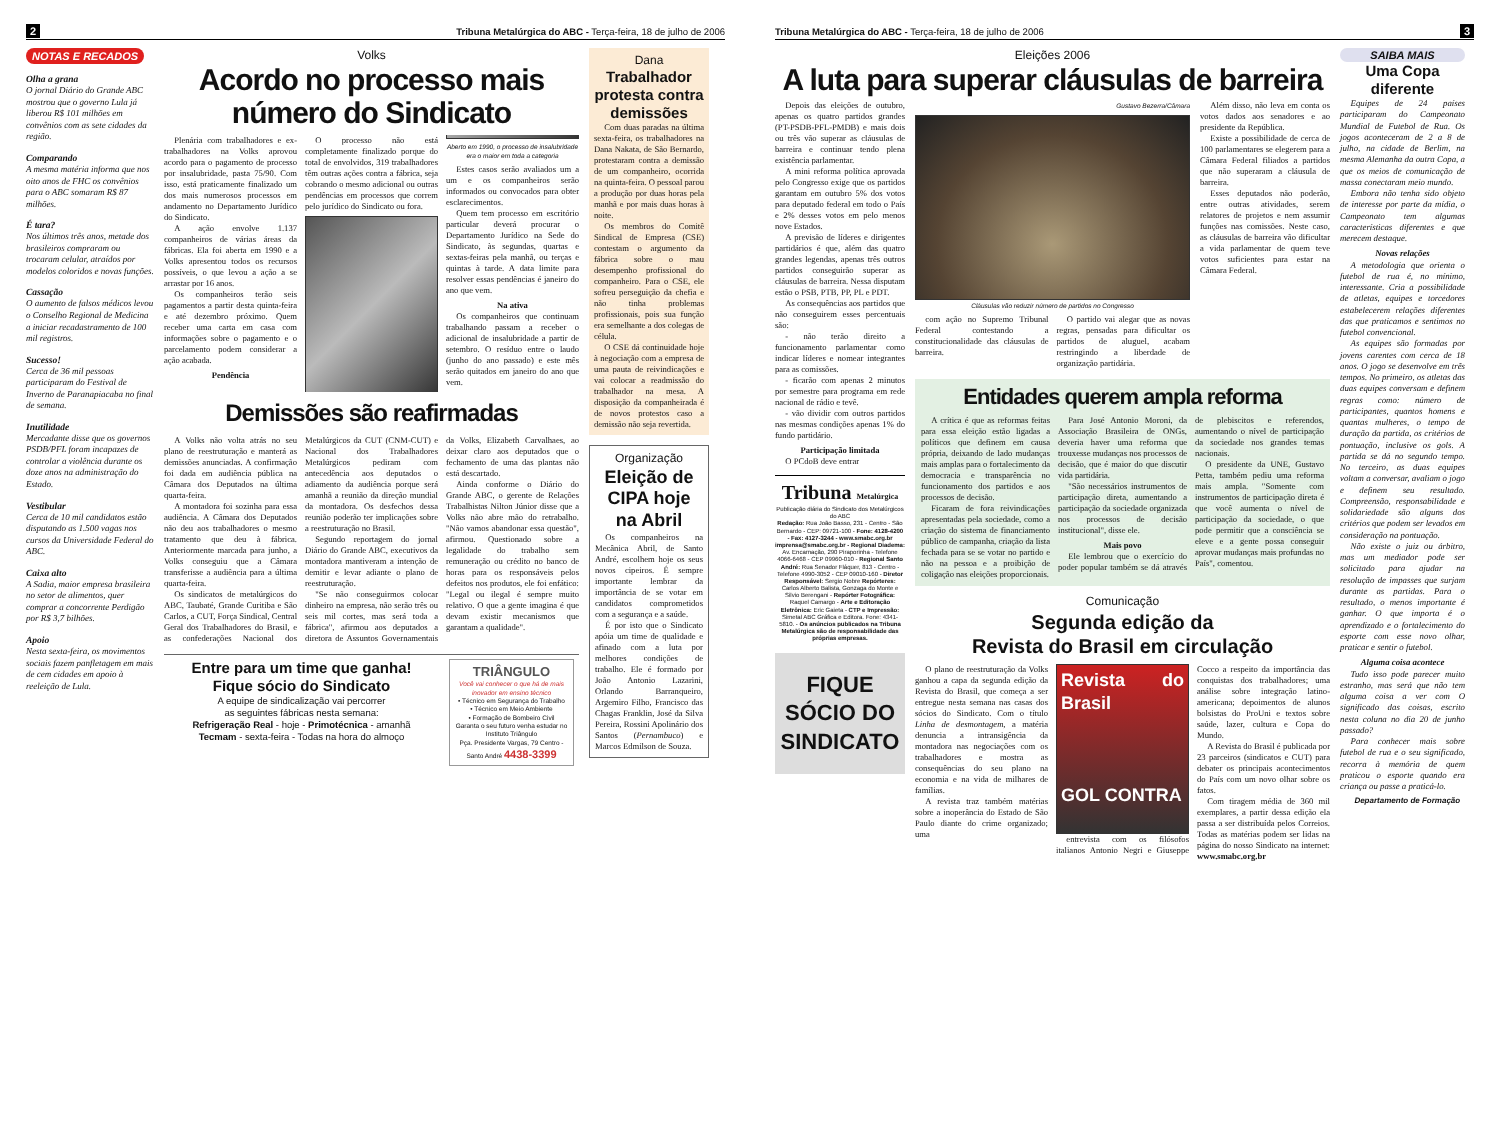2 Tribuna Metalúrgica do ABC - Terça-feira, 18 de julho de 2006
NOTAS E RECADOS
Olha a grana
O jornal Diário do Grande ABC mostrou que o governo Lula já liberou R$ 101 milhões em convênios com as sete cidades da região.
Comparando
A mesma matéria informa que nos oito anos de FHC os convênios para o ABC somaram R$ 87 milhões.
É tara?
Nos últimos três anos, metade dos brasileiros compraram ou trocaram celular, atraídos por modelos coloridos e novas funções.
Cassação
O aumento de falsos médicos levou o Conselho Regional de Medicina a iniciar recadastramento de 100 mil registros.
Sucesso!
Cerca de 36 mil pessoas participaram do Festival de Inverno de Paranapiacaba no final de semana.
Inutilidade
Mercadante disse que os governos PSDB/PFL foram incapazes de controlar a violência durante os doze anos na administração do Estado.
Vestibular
Cerca de 10 mil candidatos estão disputando as 1.500 vagas nos cursos da Universidade Federal do ABC.
Caixa alto
A Sadia, maior empresa brasileira no setor de alimentos, quer comprar a concorrente Perdigão por R$ 3,7 bilhões.
Apoio
Nesta sexta-feira, os movimentos sociais fazem panfletagem em mais de cem cidades em apoio à reeleição de Lula.
Volks
Acordo no processo mais número do Sindicato
Plenária com trabalhadores e ex-trabalhadores na Volks aprovou acordo para o pagamento de processo por insalubridade, pasta 75/90. Com isso, está praticamente finalizado um dos mais numerosos processos em andamento no Departamento Jurídico do Sindicato.
A ação envolve 1.137 companheiros de várias áreas da fábricas. Ela foi aberta em 1990 e a Volks apresentou todos os recursos possíveis, o que levou a ação a se arrastar por 16 anos.
Os companheiros terão seis pagamentos a partir desta quinta-feira e até dezembro próximo. Quem receber uma carta em casa com informações sobre o pagamento e o parcelamento podem considerar a ação acabada.
Pendência
O processo não está completamente finalizado porque do total de envolvidos, 319 trabalhadores têm outras ações contra a fábrica, seja cobrando o mesmo adicional ou outras pendências em processos que correm pelo jurídico do Sindicato ou fora.
Aberto em 1990, o processo de insalubridade era o maior em toda a categoria
Estes casos serão avaliados um a um e os companheiros serão informados ou convocados para obter esclarecimentos.
Quem tem processo em escritório particular deverá procurar o Departamento Jurídico na Sede do Sindicato, às segundas, quartas e sextas-feiras pela manhã, ou terças e quintas à tarde. A data limite para resolver essas pendências é janeiro do ano que vem.
Na ativa
Os companheiros que continuam trabalhando passam a receber o adicional de insalubridade a partir de setembro. O resíduo entre o laudo (junho do ano passado) e este mês serão quitados em janeiro do ano que vem.
Demissões são reafirmadas
A Volks não volta atrás no seu plano de reestruturação e manterá as demissões anunciadas. A confirmação foi dada em audiência pública na Câmara dos Deputados na última quarta-feira.
A montadora foi sozinha para essa audiência. A Câmara dos Deputados não deu aos trabalhadores o mesmo tratamento que deu à fábrica. Anteriormente marcada para junho, a Volks conseguiu que a Câmara transferisse a audiência para a última quarta-feira.
Os sindicatos de metalúrgicos do ABC, Taubaté, Grande Curitiba e São Carlos, a CUT, Força Sindical, Central Geral dos Trabalhadores do Brasil, e as confederações Nacional dos Metalúrgicos da CUT (CNM-CUT) e Nacional dos Trabalhadores Metalúrgicos pediram com antecedência aos deputados o adiamento da audiência porque será amanhã a reunião da direção mundial da montadora. Os desfechos dessa reunião poderão ter implicações sobre a reestruturação no Brasil.
Segundo reportagem do jornal Diário do Grande ABC, executivos da montadora mantiveram a intenção de demitir e levar adiante o plano de reestruturação.
"Se não conseguirmos colocar dinheiro na empresa, não serão três ou seis mil cortes, mas será toda a fábrica", afirmou aos deputados a diretora de Assuntos Governamentais da Volks, Elizabeth Carvalhaes, ao deixar claro aos deputados que o fechamento de uma das plantas não está descartado.
Ainda conforme o Diário do Grande ABC, o gerente de Relações Trabalhistas Nilton Júnior disse que a Volks não abre mão do retrabalho. "Não vamos abandonar essa questão", afirmou. Questionado sobre a legalidade do trabalho sem remuneração ou crédito no banco de horas para os responsáveis pelos defeitos nos produtos, ele foi enfático: "Legal ou ilegal é sempre muito relativo. O que a gente imagina é que devam existir mecanismos que garantam a qualidade".
Entre para um time que ganha!
Fique sócio do Sindicato
A equipe de sindicalização vai percorrer
as seguintes fábricas nesta semana:
Refrigeração Real - hoje - Primotécnica - amanhã
Tecmam - sexta-feira - Todas na hora do almoço
TRIÂNGULO
Você vai conhecer o que há de mais inovador em ensino técnico
• Técnico em Segurança do Trabalho
• Técnico em Meio Ambiente
• Formação de Bombeiro Civil
Garanta o seu futuro venha estudar no Instituto Triângulo
Pça. Presidente Vargas, 79 Centro - Santo André 4438-3399
Dana
Trabalhador protesta contra demissões
Com duas paradas na última sexta-feira, os trabalhadores na Dana Nakata, de São Bernardo, protestaram contra a demissão de um companheiro, ocorrida na quinta-feira. O pessoal parou a produção por duas horas pela manhã e por mais duas horas à noite.
Os membros do Comitê Sindical de Empresa (CSE) contestam o argumento da fábrica sobre o mau desempenho profissional do companheiro. Para o CSE, ele sofreu perseguição da chefia e não tinha problemas profissionais, pois sua função era semelhante a dos colegas de célula.
O CSE dá continuidade hoje à negociação com a empresa de uma pauta de reivindicações e vai colocar a readmissão do trabalhador na mesa. A disposição da companheirada é de novos protestos caso a demissão não seja revertida.
Organização
Eleição de CIPA hoje na Abril
Os companheiros na Mecânica Abril, de Santo André, escolhem hoje os seus novos cipeiros. É sempre importante lembrar da importância de se votar em candidatos comprometidos com a segurança e a saúde.
É por isto que o Sindicato apóia um time de qualidade e afinado com a luta por melhores condições de trabalho. Ele é formado por João Antonio Lazarini, Orlando Barranqueiro, Argemiro Filho, Francisco das Chagas Franklin, José da Silva Pereira, Rossini Apolinário dos Santos (Pernambuco) e Marcos Edmilson de Souza.
Tribuna Metalúrgica do ABC - Terça-feira, 18 de julho de 2006 3
Eleições 2006
A luta para superar cláusulas de barreira
Depois das eleições de outubro, apenas os quatro partidos grandes (PT-PSDB-PFL-PMDB) e mais dois ou três vão superar as cláusulas de barreira e continuar tendo plena existência parlamentar.
A mini reforma política aprovada pelo Congresso exige que os partidos garantam em outubro 5% dos votos para deputado federal em todo o País e 2% desses votos em pelo menos nove Estados.
A previsão de líderes e dirigentes partidários é que, além das quatro grandes legendas, apenas três outros partidos conseguirão superar as cláusulas de barreira. Nessa disputam estão o PSB, PTB, PP, PL e PDT.
As consequências aos partidos que não conseguirem esses percentuais são:
- não terão direito a funcionamento parlamentar como indicar líderes e nomear integrantes para as comissões.
- ficarão com apenas 2 minutos por semestre para programa em rede nacional de rádio e tevê.
- vão dividir com outros partidos nas mesmas condições apenas 1% do fundo partidário.
Participação limitada
O PCdoB deve entrar
Tribuna Metalúrgica
Publicação diária do Sindicato dos Metalúrgicos do ABC
Redação: Rua João Basso, 231 - Centro - São Bernardo - CEP: 09721-100 - Fone: 4128-4200 - Fax: 4127-3244 - www.smabc.org.br imprensa@smabc.org.br - Regional Diadema: Av. Encarnação, 290 Piraporinha - Telefone 4066-6468 - CEP 09960-010 - Regional Santo André: Rua Senador Fláquer, 813 - Centro - Telefone 4990-3052 - CEP 09010-160 - Diretor Responsável: Sergio Nobre Repórteres: Carlos Alberto Balista, Gonzaga do Monte e Silvio Berengani - Repórter Fotográfica: Raquel Camargo - Arte e Editoração Eletrônica: Eric Gaieta - CTP e Impressão: Simetal ABC Gráfica e Editora. Fone: 4341-5810. - Os anúncios publicados na Tribuna Metalúrgica são de responsabilidade das próprias empresas.
FIQUE
SÓCIO DO
SINDICATO
Gustavo Bezerra/Câmara
Cláusulas vão reduzir número de partidos no Congresso
com ação no Supremo Tribunal Federal contestando a constitucionalidade das cláusulas de barreira.
O partido vai alegar que as novas regras, pensadas para dificultar os partidos de aluguel, acabam restringindo a liberdade de organização partidária.
Além disso, não leva em conta os votos dados aos senadores e ao presidente da República.
Existe a possibilidade de cerca de 100 parlamentares se elegerem para a Câmara Federal filiados a partidos que não superaram a cláusula de barreira.
Esses deputados não poderão, entre outras atividades, serem relatores de projetos e nem assumir funções nas comissões. Neste caso, as cláusulas de barreira vão dificultar a vida parlamentar de quem teve votos suficientes para estar na Câmara Federal.
Entidades querem ampla reforma
A crítica é que as reformas feitas para essa eleição estão ligadas a políticos que definem em causa própria, deixando de lado mudanças mais amplas para o fortalecimento da democracia e transparência no funcionamento dos partidos e aos processos de decisão.
Ficaram de fora reivindicações apresentadas pela sociedade, como a criação do sistema de financiamento público de campanha, criação da lista fechada para se se votar no partido e não na pessoa e a proibição de coligação nas eleições proporcionais.
Para José Antonio Moroni, da Associação Brasileira de ONGs, deveria haver uma reforma que trouxesse mudanças nos processos de decisão, que é maior do que discutir vida partidária.
"São necessários instrumentos de participação direta, aumentando a participação da sociedade organizada nos processos de decisão institucional", disse ele.
Mais povo
Ele lembrou que o exercício do poder popular também se dá através de plebiscitos e referendos, aumentando o nível de participação da sociedade nos grandes temas nacionais.
O presidente da UNE, Gustavo Petta, também pediu uma reforma mais ampla. "Somente com instrumentos de participação direta é que você aumenta o nível de participação da sociedade, o que pode permitir que a consciência se eleve e a gente possa conseguir aprovar mudanças mais profundas no País", comentou.
Comunicação
Segunda edição da
Revista do Brasil em circulação
O plano de reestruturação da Volks ganhou a capa da segunda edição da Revista do Brasil, que começa a ser entregue nesta semana nas casas dos sócios do Sindicato. Com o título Linha de desmontagem, a matéria denuncia a intransigência da montadora nas negociações com os trabalhadores e mostra as consequências do seu plano na economia e na vida de milhares de famílias.
A revista traz também matérias sobre a inoperância do Estado de São Paulo diante do crime organizado; uma
Revista do Brasil
GOL CONTRA
entrevista com os filósofos italianos Antonio Negri e Giuseppe Cocco a respeito da importância das conquistas dos trabalhadores; uma análise sobre integração latino-americana; depoimentos de alunos bolsistas do ProUni e textos sobre saúde, lazer, cultura e Copa do Mundo.
A Revista do Brasil é publicada por 23 parceiros (sindicatos e CUT) para debater os principais acontecimentos do País com um novo olhar sobre os fatos.
Com tiragem média de 360 mil exemplares, a partir dessa edição ela passa a ser distribuída pelos Correios. Todas as matérias podem ser lidas na página do nosso Sindicato na internet: www.smabc.org.br
SAIBA MAIS
Uma Copa diferente
Equipes de 24 países participaram do Campeonato Mundial de Futebol de Rua. Os jogos aconteceram de 2 a 8 de julho, na cidade de Berlim, na mesma Alemanha da outra Copa, a que os meios de comunicação de massa conectaram meio mundo.
Embora não tenha sido objeto de interesse por parte da mídia, o Campeonato tem algumas características diferentes e que merecem destaque.
Novas relações
A metodologia que orienta o futebol de rua é, no mínimo, interessante. Cria a possibilidade de atletas, equipes e torcedores estabelecerem relações diferentes das que praticamos e sentimos no futebol convencional.
As equipes são formadas por jovens carentes com cerca de 18 anos. O jogo se desenvolve em três tempos. No primeiro, os atletas das duas equipes conversam e definem regras como: número de participantes, quantos homens e quantas mulheres, o tempo de duração da partida, os critérios de pontuação, inclusive os gols. A partida se dá no segundo tempo. No terceiro, as duas equipes voltam a conversar, avaliam o jogo e definem seu resultado. Compreensão, responsabilidade e solidariedade são alguns dos critérios que podem ser levados em consideração na pontuação.
Não existe o juiz ou árbitro, mas um mediador pode ser solicitado para ajudar na resolução de impasses que surjam durante as partidas. Para o resultado, o menos importante é ganhar. O que importa é o aprendizado e o fortalecimento do esporte com esse novo olhar, praticar e sentir o futebol.
Alguma coisa acontece
Tudo isso pode parecer muito estranho, mas será que não tem alguma coisa a ver com O significado das coisas, escrito nesta coluna no dia 20 de junho passado?
Para conhecer mais sobre futebol de rua e o seu significado, recorra à memória de quem praticou o esporte quando era criança ou passe a praticá-lo.
Departamento de Formação